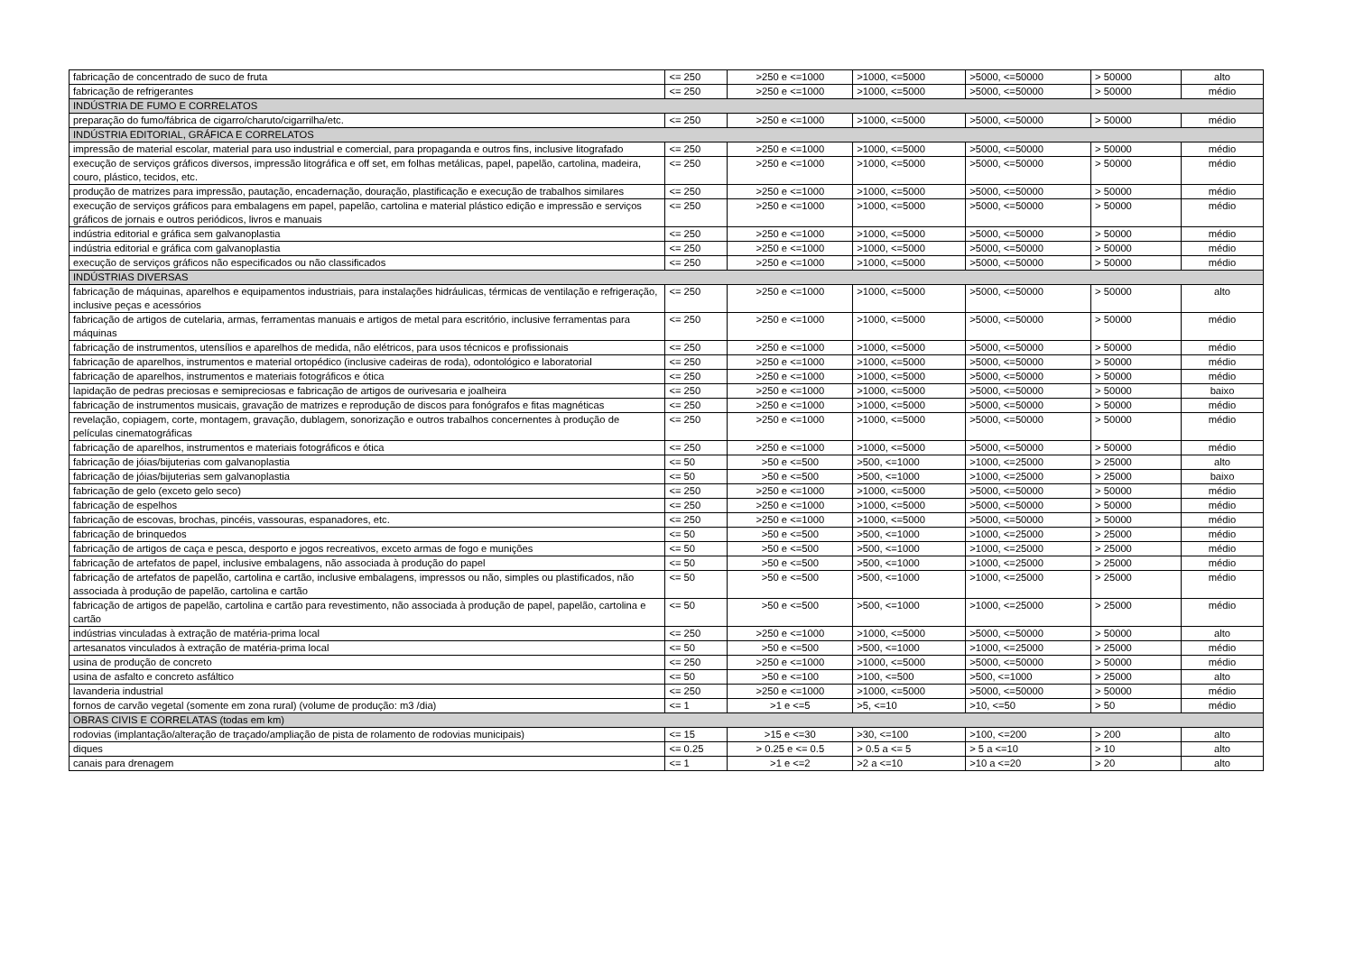| fabricação de concentrado de suco de fruta | <= 250 | >250 e <=1000 | >1000, <=5000 | >5000, <=50000 | > 50000 | alto |
| fabricação de refrigerantes | <= 250 | >250 e <=1000 | >1000, <=5000 | >5000, <=50000 | > 50000 | médio |
| INDÚSTRIA DE FUMO E CORRELATOS | | | | | | |
| preparação do fumo/fábrica de cigarro/charuto/cigarrilha/etc. | <= 250 | >250 e <=1000 | >1000, <=5000 | >5000, <=50000 | > 50000 | médio |
| INDÚSTRIA EDITORIAL, GRÁFICA E CORRELATOS | | | | | | |
| impressão de material escolar, material para uso industrial e comercial, para propaganda e outros fins, inclusive litografado | <= 250 | >250 e <=1000 | >1000, <=5000 | >5000, <=50000 | > 50000 | médio |
| execução de serviços gráficos diversos, impressão litográfica e off set, em folhas metálicas, papel, papelão, cartolina, madeira, couro, plástico, tecidos, etc. | <= 250 | >250 e <=1000 | >1000, <=5000 | >5000, <=50000 | > 50000 | médio |
| produção de matrizes para impressão, pautação, encadernação, douração, plastificação e execução de trabalhos similares | <= 250 | >250 e <=1000 | >1000, <=5000 | >5000, <=50000 | > 50000 | médio |
| execução de serviços gráficos para embalagens em papel, papelão, cartolina e material plástico edição e impressão e serviços gráficos de jornais e outros periódicos, livros e manuais | <= 250 | >250 e <=1000 | >1000, <=5000 | >5000, <=50000 | > 50000 | médio |
| indústria editorial e gráfica sem galvanoplastia | <= 250 | >250 e <=1000 | >1000, <=5000 | >5000, <=50000 | > 50000 | médio |
| indústria editorial e gráfica com galvanoplastia | <= 250 | >250 e <=1000 | >1000, <=5000 | >5000, <=50000 | > 50000 | médio |
| execução de serviços gráficos não especificados ou não classificados | <= 250 | >250 e <=1000 | >1000, <=5000 | >5000, <=50000 | > 50000 | médio |
| INDÚSTRIAS DIVERSAS | | | | | | |
| fabricação de máquinas, aparelhos e equipamentos industriais, para instalações hidráulicas, térmicas de ventilação e refrigeração, inclusive peças e acessórios | <= 250 | >250 e <=1000 | >1000, <=5000 | >5000, <=50000 | > 50000 | alto |
| fabricação de artigos de cutelaria, armas, ferramentas manuais e artigos de metal para escritório, inclusive ferramentas para máquinas | <= 250 | >250 e <=1000 | >1000, <=5000 | >5000, <=50000 | > 50000 | médio |
| fabricação de instrumentos, utensílios e aparelhos de medida, não elétricos, para usos técnicos e profissionais | <= 250 | >250 e <=1000 | >1000, <=5000 | >5000, <=50000 | > 50000 | médio |
| fabricação de aparelhos, instrumentos e material ortopédico (inclusive cadeiras de roda), odontológico e laboratorial | <= 250 | >250 e <=1000 | >1000, <=5000 | >5000, <=50000 | > 50000 | médio |
| fabricação de aparelhos, instrumentos e materiais fotográficos e ótica | <= 250 | >250 e <=1000 | >1000, <=5000 | >5000, <=50000 | > 50000 | médio |
| lapidação de pedras preciosas e semipreciosas e fabricação de artigos de ourivesaria e joalheira | <= 250 | >250 e <=1000 | >1000, <=5000 | >5000, <=50000 | > 50000 | baixo |
| fabricação de instrumentos musicais, gravação de matrizes e reprodução de discos para fonógrafos e fitas magnéticas | <= 250 | >250 e <=1000 | >1000, <=5000 | >5000, <=50000 | > 50000 | médio |
| revelação, copiagem, corte, montagem, gravação, dublagem, sonorização e outros trabalhos concernentes à produção de películas cinematográficas | <= 250 | >250 e <=1000 | >1000, <=5000 | >5000, <=50000 | > 50000 | médio |
| fabricação de aparelhos, instrumentos e materiais fotográficos e ótica | <= 250 | >250 e <=1000 | >1000, <=5000 | >5000, <=50000 | > 50000 | médio |
| fabricação de jóias/bijuterias com galvanoplastia | <= 50 | >50 e <=500 | >500, <=1000 | >1000, <=25000 | > 25000 | alto |
| fabricação de jóias/bijuterias sem galvanoplastia | <= 50 | >50 e <=500 | >500, <=1000 | >1000, <=25000 | > 25000 | baixo |
| fabricação de gelo (exceto gelo seco) | <= 250 | >250 e <=1000 | >1000, <=5000 | >5000, <=50000 | > 50000 | médio |
| fabricação de espelhos | <= 250 | >250 e <=1000 | >1000, <=5000 | >5000, <=50000 | > 50000 | médio |
| fabricação de escovas, brochas, pincéis, vassouras, espanadores, etc. | <= 250 | >250 e <=1000 | >1000, <=5000 | >5000, <=50000 | > 50000 | médio |
| fabricação de brinquedos | <= 50 | >50 e <=500 | >500, <=1000 | >1000, <=25000 | > 25000 | médio |
| fabricação de artigos de caça e pesca, desporto e jogos recreativos, exceto armas de fogo e munições | <= 50 | >50 e <=500 | >500, <=1000 | >1000, <=25000 | > 25000 | médio |
| fabricação de artefatos de papel, inclusive embalagens, não associada à produção do papel | <= 50 | >50 e <=500 | >500, <=1000 | >1000, <=25000 | > 25000 | médio |
| fabricação de artefatos de papelão, cartolina e cartão, inclusive embalagens, impressos ou não, simples ou plastificados, não associada à produção de papelão, cartolina e cartão | <= 50 | >50 e <=500 | >500, <=1000 | >1000, <=25000 | > 25000 | médio |
| fabricação de artigos de papelão, cartolina e cartão para revestimento, não associada à produção de papel, papelão, cartolina e cartão | <= 50 | >50 e <=500 | >500, <=1000 | >1000, <=25000 | > 25000 | médio |
| indústrias vinculadas à extração de matéria-prima local | <= 250 | >250 e <=1000 | >1000, <=5000 | >5000, <=50000 | > 50000 | alto |
| artesanatos vinculados à extração de matéria-prima local | <= 50 | >50 e <=500 | >500, <=1000 | >1000, <=25000 | > 25000 | médio |
| usina de produção de concreto | <= 250 | >250 e <=1000 | >1000, <=5000 | >5000, <=50000 | > 50000 | médio |
| usina de asfalto e concreto asfáltico | <= 50 | >50 e <=100 | >100, <=500 | >500, <=1000 | > 25000 | alto |
| lavanderia industrial | <= 250 | >250 e <=1000 | >1000, <=5000 | >5000, <=50000 | > 50000 | médio |
| fornos de carvão vegetal (somente em zona rural) (volume de produção: m3 /dia) | <= 1 | >1 e <=5 | >5, <=10 | >10, <=50 | > 50 | médio |
| OBRAS CIVIS E CORRELATAS (todas em km) | | | | | | |
| rodovias (implantação/alteração de traçado/ampliação de pista de rolamento de rodovias municipais) | <= 15 | >15 e <=30 | >30, <=100 | >100, <=200 | > 200 | alto |
| diques | <= 0.25 | > 0.25 e <= 0.5 | > 0.5 a <= 5 | > 5 a <=10 | > 10 | alto |
| canais para drenagem | <= 1 | >1 e <=2 | >2 a <=10 | >10 a <=20 | > 20 | alto |